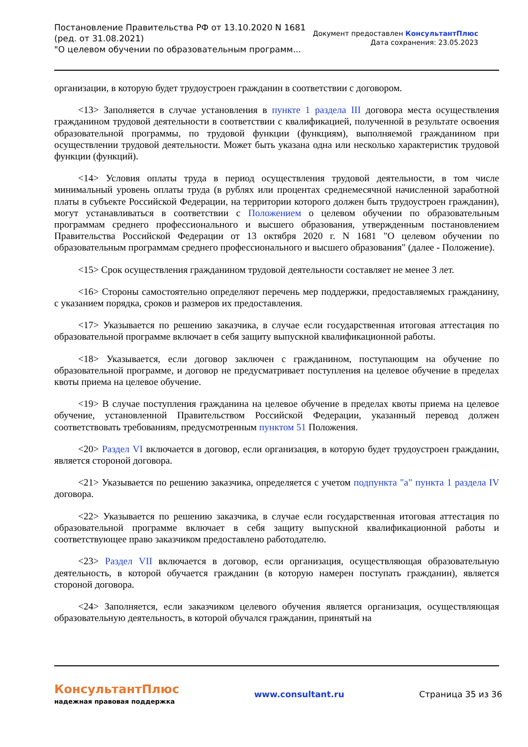Постановление Правительства РФ от 13.10.2020 N 1681
(ред. от 31.08.2021)
"О целевом обучении по образовательным программ...
Документ предоставлен КонсультантПлюс
Дата сохранения: 23.05.2023
организации, в которую будет трудоустроен гражданин в соответствии с договором.
<13> Заполняется в случае установления в пункте 1 раздела III договора места осуществления гражданином трудовой деятельности в соответствии с квалификацией, полученной в результате освоения образовательной программы, по трудовой функции (функциям), выполняемой гражданином при осуществлении трудовой деятельности. Может быть указана одна или несколько характеристик трудовой функции (функций).
<14> Условия оплаты труда в период осуществления трудовой деятельности, в том числе минимальный уровень оплаты труда (в рублях или процентах среднемесячной начисленной заработной платы в субъекте Российской Федерации, на территории которого должен быть трудоустроен гражданин), могут устанавливаться в соответствии с Положением о целевом обучении по образовательным программам среднего профессионального и высшего образования, утвержденным постановлением Правительства Российской Федерации от 13 октября 2020 г. N 1681 "О целевом обучении по образовательным программам среднего профессионального и высшего образования" (далее - Положение).
<15> Срок осуществления гражданином трудовой деятельности составляет не менее 3 лет.
<16> Стороны самостоятельно определяют перечень мер поддержки, предоставляемых гражданину, с указанием порядка, сроков и размеров их предоставления.
<17> Указывается по решению заказчика, в случае если государственная итоговая аттестация по образовательной программе включает в себя защиту выпускной квалификационной работы.
<18> Указывается, если договор заключен с гражданином, поступающим на обучение по образовательной программе, и договор не предусматривает поступления на целевое обучение в пределах квоты приема на целевое обучение.
<19> В случае поступления гражданина на целевое обучение в пределах квоты приема на целевое обучение, установленной Правительством Российской Федерации, указанный перевод должен соответствовать требованиям, предусмотренным пунктом 51 Положения.
<20> Раздел VI включается в договор, если организация, в которую будет трудоустроен гражданин, является стороной договора.
<21> Указывается по решению заказчика, определяется с учетом подпункта "а" пункта 1 раздела IV договора.
<22> Указывается по решению заказчика, в случае если государственная итоговая аттестация по образовательной программе включает в себя защиту выпускной квалификационной работы и соответствующее право заказчиком предоставлено работодателю.
<23> Раздел VII включается в договор, если организация, осуществляющая образовательную деятельность, в которой обучается гражданин (в которую намерен поступать гражданин), является стороной договора.
<24> Заполняется, если заказчиком целевого обучения является организация, осуществляющая образовательную деятельность, в которой обучался гражданин, принятый на
КонсультантПлюс
надежная правовая поддержка
www.consultant.ru Страница 35 из 36